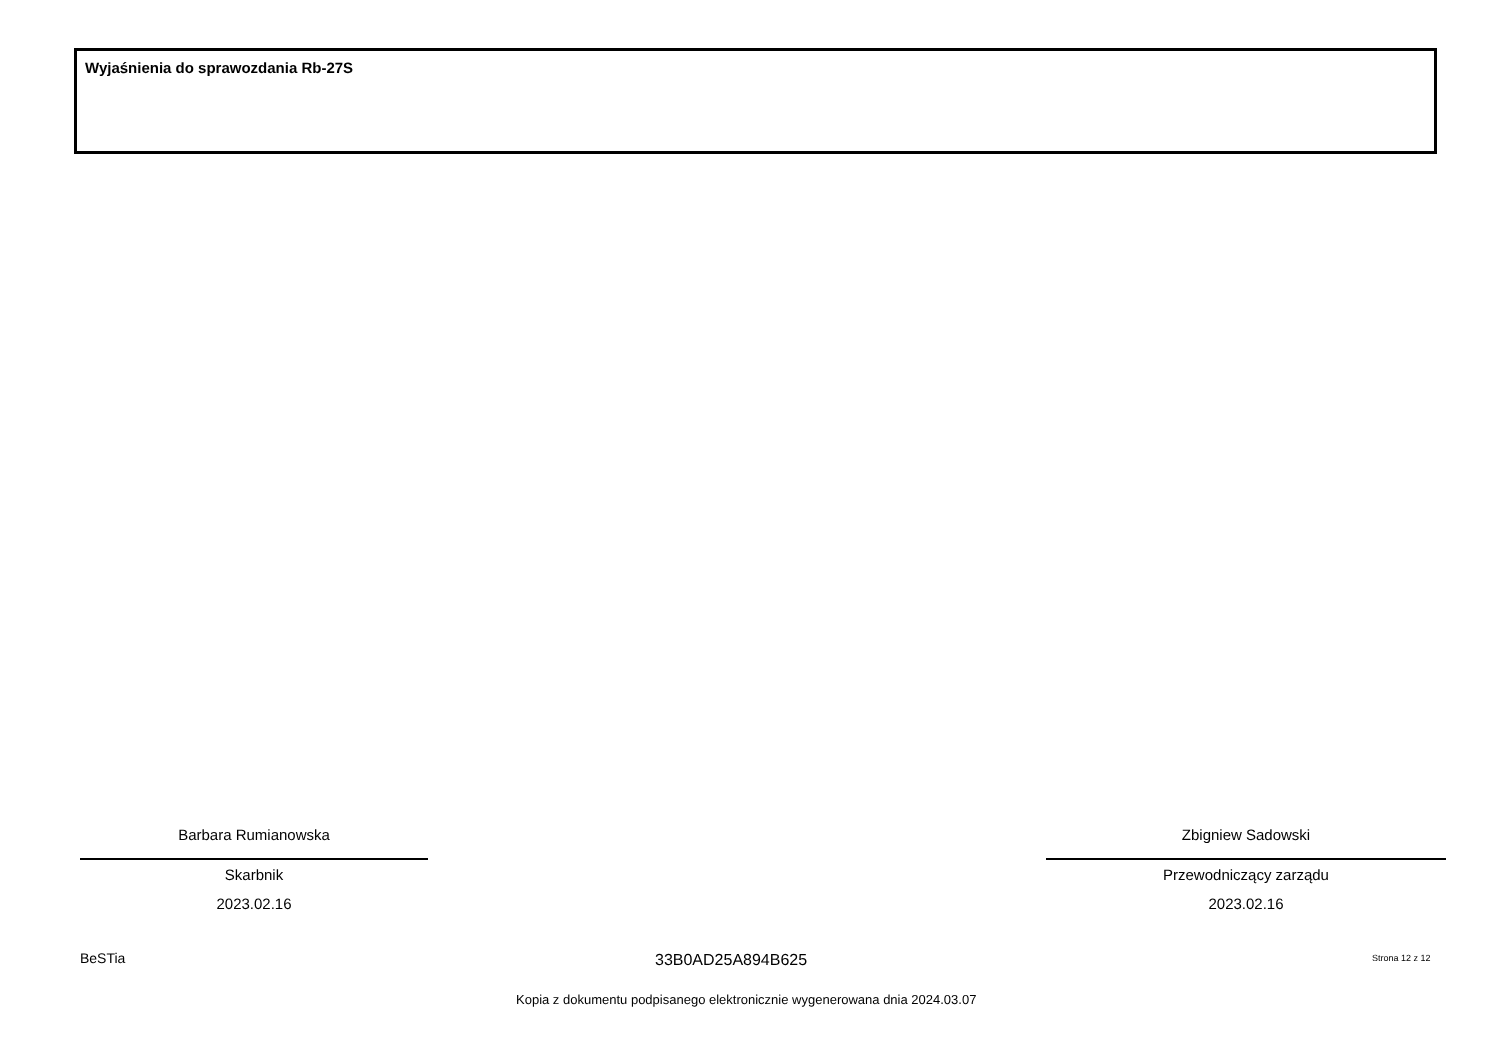Wyjaśnienia do sprawozdania Rb-27S
Barbara Rumianowska
Skarbnik
2023.02.16
Zbigniew Sadowski
Przewodniczący zarządu
2023.02.16
BeSTia 33B0AD25A894B625 Strona 12 z 12
Kopia z dokumentu podpisanego elektronicznie wygenerowana dnia 2024.03.07